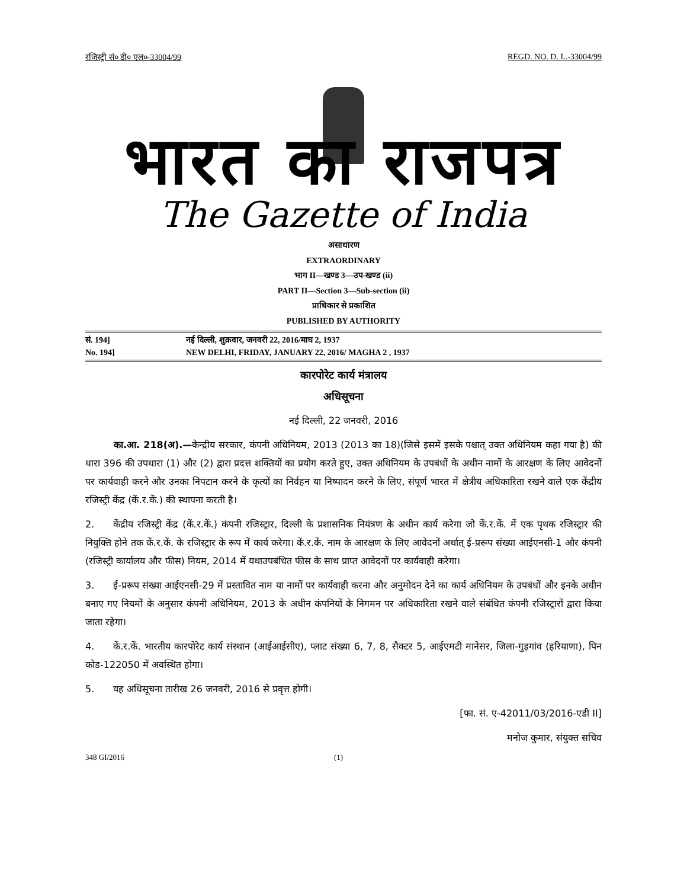रजिस्ट्री सं० डी० एल०-33004/99 REGD. NO. D. L.-33004/99
भारत का राजपत्र
The Gazette of India
असाधारण
EXTRAORDINARY
भाग II—खण्ड 3—उप-खण्ड (ii)
PART II—Section 3—Sub-section (ii)
प्राधिकार से प्रकाशित
PUBLISHED BY AUTHORITY
सं. 194] नई दिल्ली, शुक्रवार, जनवरी 22, 2016/माघ 2, 1937
No. 194] NEW DELHI, FRIDAY, JANUARY 22, 2016/ MAGHA 2 , 1937
कारपोरेट कार्य मंत्रालय
अधिसूचना
नई दिल्ली, 22 जनवरी, 2016
   का.आ. 218(अ).—केन्द्रीय सरकार, कंपनी अधिनियम, 2013 (2013 का 18)(जिसे इसमें इसके पश्चात् उक्त अधिनियम कहा गया है) की धारा 396 की उपधारा (1) और (2) द्वारा प्रदत्त शक्तियों का प्रयोग करते हुए, उक्त अधिनियम के उपबंधों के अधीन नामों के आरक्षण के लिए आवेदनों पर कार्यवाही करने और उनका निपटान करने के कृत्यों का निर्वहन या निष्पादन करने के लिए, संपूर्ण भारत में क्षेत्रीय अधिकारिता रखने वाले एक केंद्रीय रजिस्ट्री केंद्र (कें.र.कें.) की स्थापना करती है।
2.  केंद्रीय रजिस्ट्री केंद्र (कें.र.कें.) कंपनी रजिस्ट्रार, दिल्ली के प्रशासनिक नियंत्रण के अधीन कार्य करेगा जो कें.र.कें. में एक पृथक रजिस्ट्रार की नियुक्ति होने तक कें.र.कें. के रजिस्ट्रार के रूप में कार्य करेगा। कें.र.कें. नाम के आरक्षण के लिए आवेदनों अर्थात् ई-प्ररूप संख्या आईएनसी-1 और कंपनी (रजिस्ट्री कार्यालय और फीस) नियम, 2014 में यथाउपबंधित फीस के साथ प्राप्त आवेदनों पर कार्यवाही करेगा।
3.  ई-प्ररूप संख्या आईएनसी-29 में प्रस्तावित नाम या नामों पर कार्यवाही करना और अनुमोदन देने का कार्य अधिनियम के उपबंधों और इनके अधीन बनाए गए नियमों के अनुसार कंपनी अधिनियम, 2013 के अधीन कंपनियों के निगमन पर अधिकारिता रखने वाले संबंधित कंपनी रजिस्ट्रारों द्वारा किया जाता रहेगा।
4.  कें.र.कें. भारतीय कारपोरेट कार्य संस्थान (आईआईसीए), प्लाट संख्या 6, 7, 8, सैक्टर 5, आईएमटी मानेसर, जिला-गुड़गांव (हरियाणा), पिन कोड-122050 में अवस्थित होगा।
5.  यह अधिसूचना तारीख 26 जनवरी, 2016 से प्रवृत्त होगी।
[फा. सं. ए-42011/03/2016-एडी II]
मनोज कुमार, संयुक्त सचिव
348 GI/2016 (1)